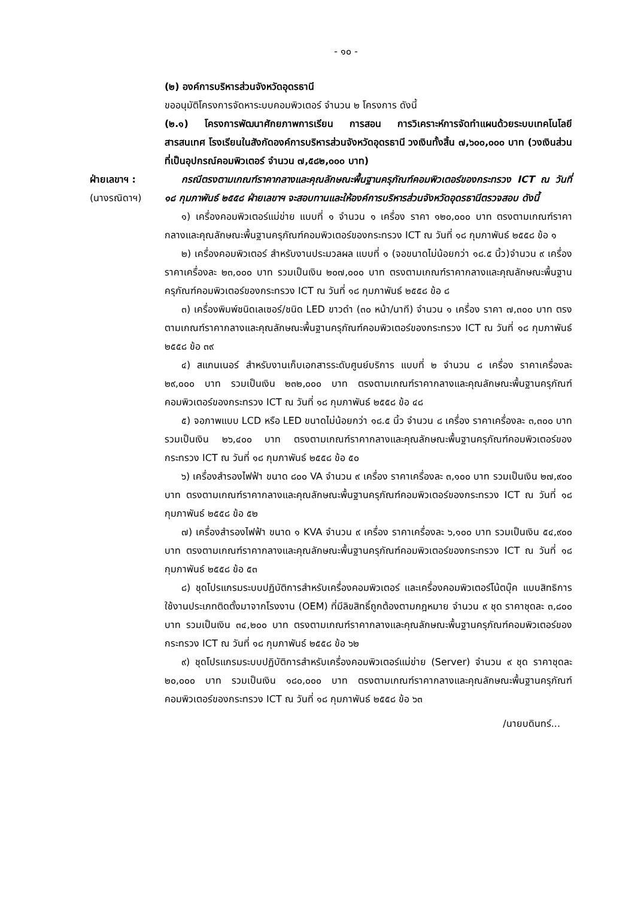- ๑๐ -
(๒) องค์การบริหารส่วนจังหวัดอุดรธานี
ขออนุมัติโครงการจัดหาระบบคอมพิวเตอร์ จำนวน ๒ โครงการ ดังนี้
(๒.๑) โครงการพัฒนาศักยภาพการเรียน การสอน การวิเคราะห์การจัดทำแผนด้วยระบบเทคโนโลยีสารสนเทศ โรงเรียนในสังกัดองค์การบริหารส่วนจังหวัดอุดรธานี วงเงินทั้งสิ้น ๗,๖๐๐,๐๐๐ บาท (วงเงินส่วนที่เป็นอุปกรณ์คอมพิวเตอร์ จำนวน ๗,๕๘๒,๐๐๐ บาท)
ฝ่ายเลขาฯ :
(นางรณิดาฯ)
กรณีตรงตามเกณฑ์ราคากลางและคุณลักษณะพื้นฐานครุภัณฑ์คอมพิวเตอร์ของกระทรวง ICT ณ วันที่ ๑๘ กุมภาพันธ์ ๒๕๕๘ ฝ่ายเลขาฯ จะสอบทานและให้องค์การบริหารส่วนจังหวัดอุดรธานีตรวจสอบ ดังนี้
๑) เครื่องคอมพิวเตอร์แม่ข่าย แบบที่ ๑ จำนวน ๑ เครื่อง ราคา ๑๒๐,๐๐๐ บาท ตรงตามเกณฑ์ราคากลางและคุณลักษณะพื้นฐานครุภัณฑ์คอมพิวเตอร์ของกระทรวง ICT ณ วันที่ ๑๘ กุมภาพันธ์ ๒๕๕๘ ข้อ ๑
๒) เครื่องคอมพิวเตอร์ สำหรับงานประมวลผล แบบที่ ๑ (จอขนาดไม่น้อยกว่า ๑๘.๕ นิ้ว)จำนวน ๙ เครื่อง ราคาเครื่องละ ๒๓,๐๐๐ บาท รวมเป็นเงิน ๒๐๗,๐๐๐ บาท ตรงตามเกณฑ์ราคากลางและคุณลักษณะพื้นฐานครุภัณฑ์คอมพิวเตอร์ของกระทรวง ICT ณ วันที่ ๑๘ กุมภาพันธ์ ๒๕๕๘ ข้อ ๘
๓) เครื่องพิมพ์ชนิดเลเซอร์/ชนิด LED ขาวดำ (๓๐ หน้า/นาที) จำนวน ๑ เครื่อง ราคา ๗,๓๐๐ บาท ตรงตามเกณฑ์ราคากลางและคุณลักษณะพื้นฐานครุภัณฑ์คอมพิวเตอร์ของกระทรวง ICT ณ วันที่ ๑๘ กุมภาพันธ์ ๒๕๕๘ ข้อ ๓๙
๔) สแกนเนอร์ สำหรับงานเก็บเอกสารระดับศูนย์บริการ แบบที่ ๒ จำนวน ๘ เครื่อง ราคาเครื่องละ ๒๙,๐๐๐ บาท รวมเป็นเงิน ๒๓๒,๐๐๐ บาท ตรงตามเกณฑ์ราคากลางและคุณลักษณะพื้นฐานครุภัณฑ์คอมพิวเตอร์ของกระทรวง ICT ณ วันที่ ๑๘ กุมภาพันธ์ ๒๕๕๘ ข้อ ๔๘
๕) จอภาพแบบ LCD หรือ LED ขนาดไม่น้อยกว่า ๑๘.๕ นิ้ว จำนวน ๘ เครื่อง ราคาเครื่องละ ๓,๓๐๐ บาท รวมเป็นเงิน ๒๖,๔๐๐ บาท ตรงตามเกณฑ์ราคากลางและคุณลักษณะพื้นฐานครุภัณฑ์คอมพิวเตอร์ของกระทรวง ICT ณ วันที่ ๑๘ กุมภาพันธ์ ๒๕๕๘ ข้อ ๕๐
๖) เครื่องสำรองไฟฟ้า ขนาด ๘๐๐ VA จำนวน ๙ เครื่อง ราคาเครื่องละ ๓,๑๐๐ บาท รวมเป็นเงิน ๒๗,๙๐๐ บาท ตรงตามเกณฑ์ราคากลางและคุณลักษณะพื้นฐานครุภัณฑ์คอมพิวเตอร์ของกระทรวง ICT ณ วันที่ ๑๘ กุมภาพันธ์ ๒๕๕๘ ข้อ ๕๒
๗) เครื่องสำรองไฟฟ้า ขนาด ๑ KVA จำนวน ๙ เครื่อง ราคาเครื่องละ ๖,๑๐๐ บาท รวมเป็นเงิน ๕๔,๙๐๐ บาท ตรงตามเกณฑ์ราคากลางและคุณลักษณะพื้นฐานครุภัณฑ์คอมพิวเตอร์ของกระทรวง ICT ณ วันที่ ๑๘ กุมภาพันธ์ ๒๕๕๘ ข้อ ๕๓
๘) ชุดโปรแกรมระบบปฏิบัติการสำหรับเครื่องคอมพิวเตอร์ และเครื่องคอมพิวเตอร์โน้ตบุ๊ค แบบสิทธิการใช้งานประเภทติดตั้งมาจากโรงงาน (OEM) ที่มีลิขสิทธิ์ถูกต้องตามกฎหมาย จำนวน ๙ ชุด ราคาชุดละ ๓,๘๐๐ บาท รวมเป็นเงิน ๓๔,๒๐๐ บาท ตรงตามเกณฑ์ราคากลางและคุณลักษณะพื้นฐานครุภัณฑ์คอมพิวเตอร์ของกระทรวง ICT ณ วันที่ ๑๘ กุมภาพันธ์ ๒๕๕๘ ข้อ ๖๒
๙) ชุดโปรแกรมระบบปฏิบัติการสำหรับเครื่องคอมพิวเตอร์แม่ข่าย (Server) จำนวน ๙ ชุด ราคาชุดละ ๒๐,๐๐๐ บาท รวมเป็นเงิน ๑๘๐,๐๐๐ บาท ตรงตามเกณฑ์ราคากลางและคุณลักษณะพื้นฐานครุภัณฑ์คอมพิวเตอร์ของกระทรวง ICT ณ วันที่ ๑๘ กุมภาพันธ์ ๒๕๕๘ ข้อ ๖๓
/นายบดินทร์...